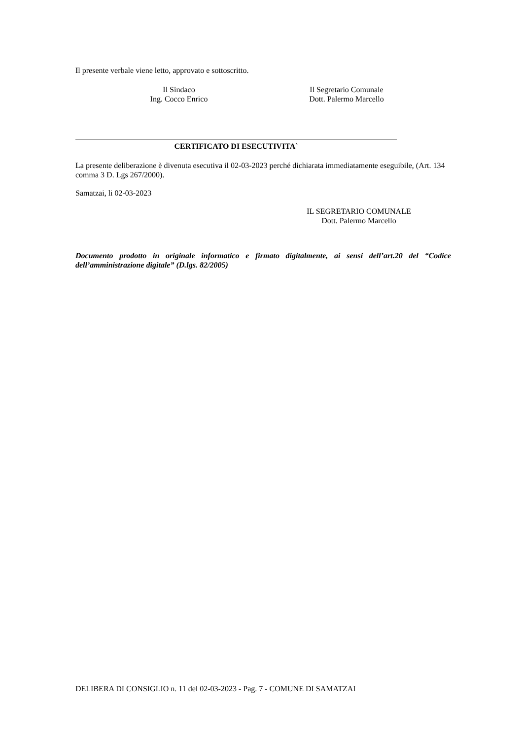Il presente verbale viene letto, approvato e sottoscritto.
Il Sindaco
Ing. Cocco Enrico
Il Segretario Comunale
Dott. Palermo Marcello
CERTIFICATO DI ESECUTIVITA`
La presente deliberazione è divenuta esecutiva il 02-03-2023 perché dichiarata immediatamente eseguibile, (Art. 134 comma 3 D. Lgs 267/2000).
Samatzai, li 02-03-2023
IL SEGRETARIO COMUNALE
Dott. Palermo Marcello
Documento prodotto in originale informatico e firmato digitalmente, ai sensi dell’art.20 del “Codice dell’amministrazione digitale” (D.lgs. 82/2005)
DELIBERA DI CONSIGLIO n. 11 del 02-03-2023 - Pag. 7 - COMUNE DI SAMATZAI